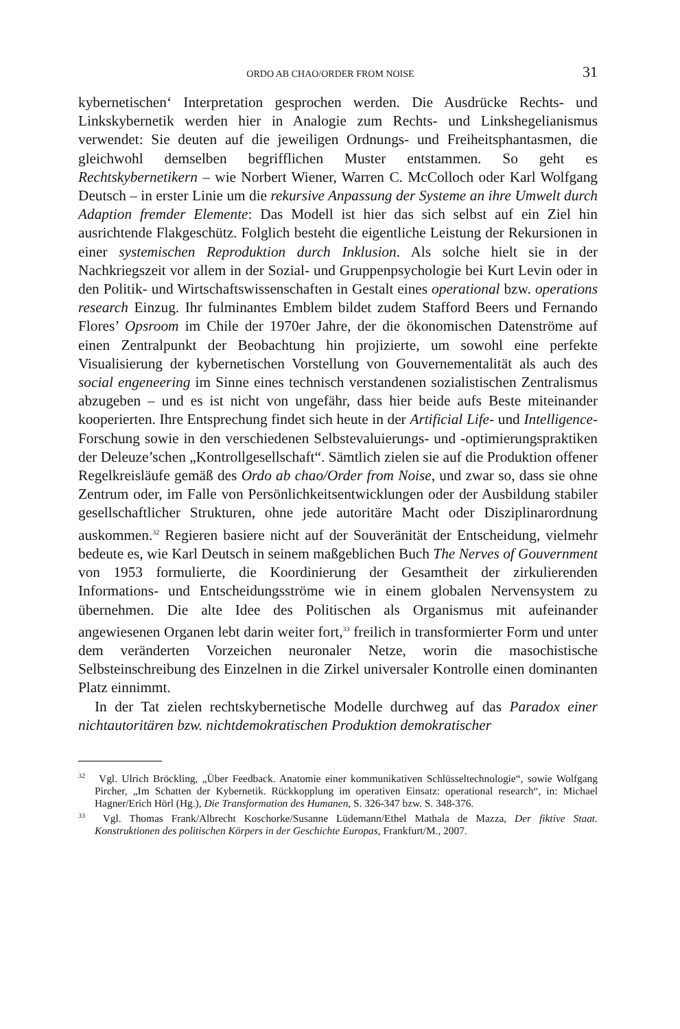ORDO AB CHAO/ORDER FROM NOISE 31
kybernetischen‘ Interpretation gesprochen werden. Die Ausdrücke Rechts- und Linkskybernetik werden hier in Analogie zum Rechts- und Linkshegelianismus verwendet: Sie deuten auf die jeweiligen Ordnungs- und Freiheitsphantasmen, die gleichwohl demselben begrifflichen Muster entstammen. So geht es Rechtskybernetikern – wie Norbert Wiener, Warren C. McColloch oder Karl Wolfgang Deutsch – in erster Linie um die rekursive Anpassung der Systeme an ihre Umwelt durch Adaption fremder Elemente: Das Modell ist hier das sich selbst auf ein Ziel hin ausrichtende Flakgeschütz. Folglich besteht die eigentliche Leistung der Rekursionen in einer systemischen Reproduktion durch Inklusion. Als solche hielt sie in der Nachkriegszeit vor allem in der Sozial- und Gruppenpsychologie bei Kurt Levin oder in den Politik- und Wirtschaftswissenschaften in Gestalt eines operational bzw. operations research Einzug. Ihr fulminantes Emblem bildet zudem Stafford Beers und Fernando Flores’ Opsroom im Chile der 1970er Jahre, der die ökonomischen Datenströme auf einen Zentralpunkt der Beobachtung hin projizierte, um sowohl eine perfekte Visualisierung der kybernetischen Vorstellung von Gouvernementalität als auch des social engeneering im Sinne eines technisch verstandenen sozialistischen Zentralismus abzugeben – und es ist nicht von ungefähr, dass hier beide aufs Beste miteinander kooperierten. Ihre Entsprechung findet sich heute in der Artificial Life- und Intelligence-Forschung sowie in den verschiedenen Selbstevaluierungs- und -optimierungspraktiken der Deleuze’schen „Kontrollgesellschaft“. Sämtlich zielen sie auf die Produktion offener Regelkreisläufe gemäß des Ordo ab chao/Order from Noise, und zwar so, dass sie ohne Zentrum oder, im Falle von Persönlichkeitsentwicklungen oder der Ausbildung stabiler gesellschaftlicher Strukturen, ohne jede autoritäre Macht oder Disziplinarordnung auskommen.<sup>32</sup> Regieren basiere nicht auf der Souveränität der Entscheidung, vielmehr bedeute es, wie Karl Deutsch in seinem maßgeblichen Buch The Nerves of Gouvernment von 1953 formulierte, die Koordinierung der Gesamtheit der zirkulierenden Informations- und Entscheidungsströme wie in einem globalen Nervensystem zu übernehmen. Die alte Idee des Politischen als Organismus mit aufeinander angewiesenen Organen lebt darin weiter fort,<sup>33</sup> freilich in transformierter Form und unter dem veränderten Vorzeichen neuronaler Netze, worin die masochistische Selbsteinschreibung des Einzelnen in die Zirkel universaler Kontrolle einen dominanten Platz einnimmt.
In der Tat zielen rechtskybernetische Modelle durchweg auf das Paradox einer nichtautoritären bzw. nichtdemokratischen Produktion demokratischer
<sup>32</sup> Vgl. Ulrich Bröckling, „Über Feedback. Anatomie einer kommunikativen Schlüsseltechnologie“, sowie Wolfgang Pircher, „Im Schatten der Kybernetik. Rückkopplung im operativen Einsatz: operational research“, in: Michael Hagner/Erich Hörl (Hg.), Die Transformation des Humanen, S. 326-347 bzw. S. 348-376.
<sup>33</sup> Vgl. Thomas Frank/Albrecht Koschorke/Susanne Lüdemann/Ethel Mathala de Mazza, Der fiktive Staat. Konstruktionen des politischen Körpers in der Geschichte Europas, Frankfurt/M., 2007.